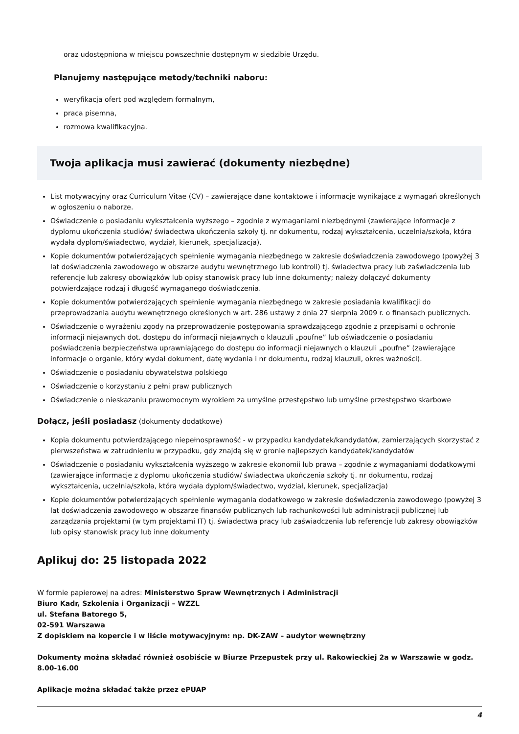oraz udostępniona w miejscu powszechnie dostępnym w siedzibie Urzędu.
Planujemy następujące metody/techniki naboru:
weryfikacja ofert pod względem formalnym,
praca pisemna,
rozmowa kwalifikacyjna.
Twoja aplikacja musi zawierać (dokumenty niezbędne)
List motywacyjny oraz Curriculum Vitae (CV) – zawierające dane kontaktowe i informacje wynikające z wymagań określonych w ogłoszeniu o naborze.
Oświadczenie o posiadaniu wykształcenia wyższego – zgodnie z wymaganiami niezbędnymi (zawierające informacje z dyplomu ukończenia studiów/ świadectwa ukończenia szkoły tj. nr dokumentu, rodzaj wykształcenia, uczelnia/szkoła, która wydała dyplom/świadectwo, wydział, kierunek, specjalizacja).
Kopie dokumentów potwierdzających spełnienie wymagania niezbędnego w zakresie doświadczenia zawodowego (powyżej 3 lat doświadczenia zawodowego w obszarze audytu wewnętrznego lub kontroli) tj. świadectwa pracy lub zaświadczenia lub referencje lub zakresy obowiązków lub opisy stanowisk pracy lub inne dokumenty; należy dołączyć dokumenty potwierdzające rodzaj i długość wymaganego doświadczenia.
Kopie dokumentów potwierdzających spełnienie wymagania niezbędnego w zakresie posiadania kwalifikacji do przeprowadzania audytu wewnętrznego określonych w art. 286 ustawy z dnia 27 sierpnia 2009 r. o finansach publicznych.
Oświadczenie o wyrażeniu zgody na przeprowadzenie postępowania sprawdzającego zgodnie z przepisami o ochronie informacji niejawnych dot. dostępu do informacji niejawnych o klauzuli „poufne” lub oświadczenie o posiadaniu poświadczenia bezpieczeństwa uprawniającego do dostępu do informacji niejawnych o klauzuli „poufne” (zawierające informacje o organie, który wydał dokument, datę wydania i nr dokumentu, rodzaj klauzuli, okres ważności).
Oświadczenie o posiadaniu obywatelstwa polskiego
Oświadczenie o korzystaniu z pełni praw publicznych
Oświadczenie o nieskazaniu prawomocnym wyrokiem za umyślne przestępstwo lub umyślne przestępstwo skarbowe
Dołącz, jeśli posiadasz (dokumenty dodatkowe)
Kopia dokumentu potwierdzającego niepełnosprawność - w przypadku kandydatek/kandydatów, zamierzających skorzystać z pierwszeństwa w zatrudnieniu w przypadku, gdy znajdą się w gronie najlepszych kandydatek/kandydatów
Oświadczenie o posiadaniu wykształcenia wyższego w zakresie ekonomii lub prawa – zgodnie z wymaganiami dodatkowymi (zawierające informacje z dyplomu ukończenia studiów/ świadectwa ukończenia szkoły tj. nr dokumentu, rodzaj wykształcenia, uczelnia/szkoła, która wydała dyplom/świadectwo, wydział, kierunek, specjalizacja)
Kopie dokumentów potwierdzających spełnienie wymagania dodatkowego w zakresie doświadczenia zawodowego (powyżej 3 lat doświadczenia zawodowego w obszarze finansów publicznych lub rachunkowości lub administracji publicznej lub zarządzania projektami (w tym projektami IT) tj. świadectwa pracy lub zaświadczenia lub referencje lub zakresy obowiązków lub opisy stanowisk pracy lub inne dokumenty
Aplikuj do: 25 listopada 2022
W formie papierowej na adres: Ministerstwo Spraw Wewnętrznych i Administracji
Biuro Kadr, Szkolenia i Organizacji – WZZL
ul. Stefana Batorego 5,
02-591 Warszawa
Z dopiskiem na kopercie i w liście motywacyjnym: np. DK-ZAW – audytor wewnętrzny
Dokumenty można składać również osobiście w Biurze Przepustek przy ul. Rakowieckiej 2a w Warszawie w godz. 8.00-16.00
Aplikacje można składać także przez ePUAP
4